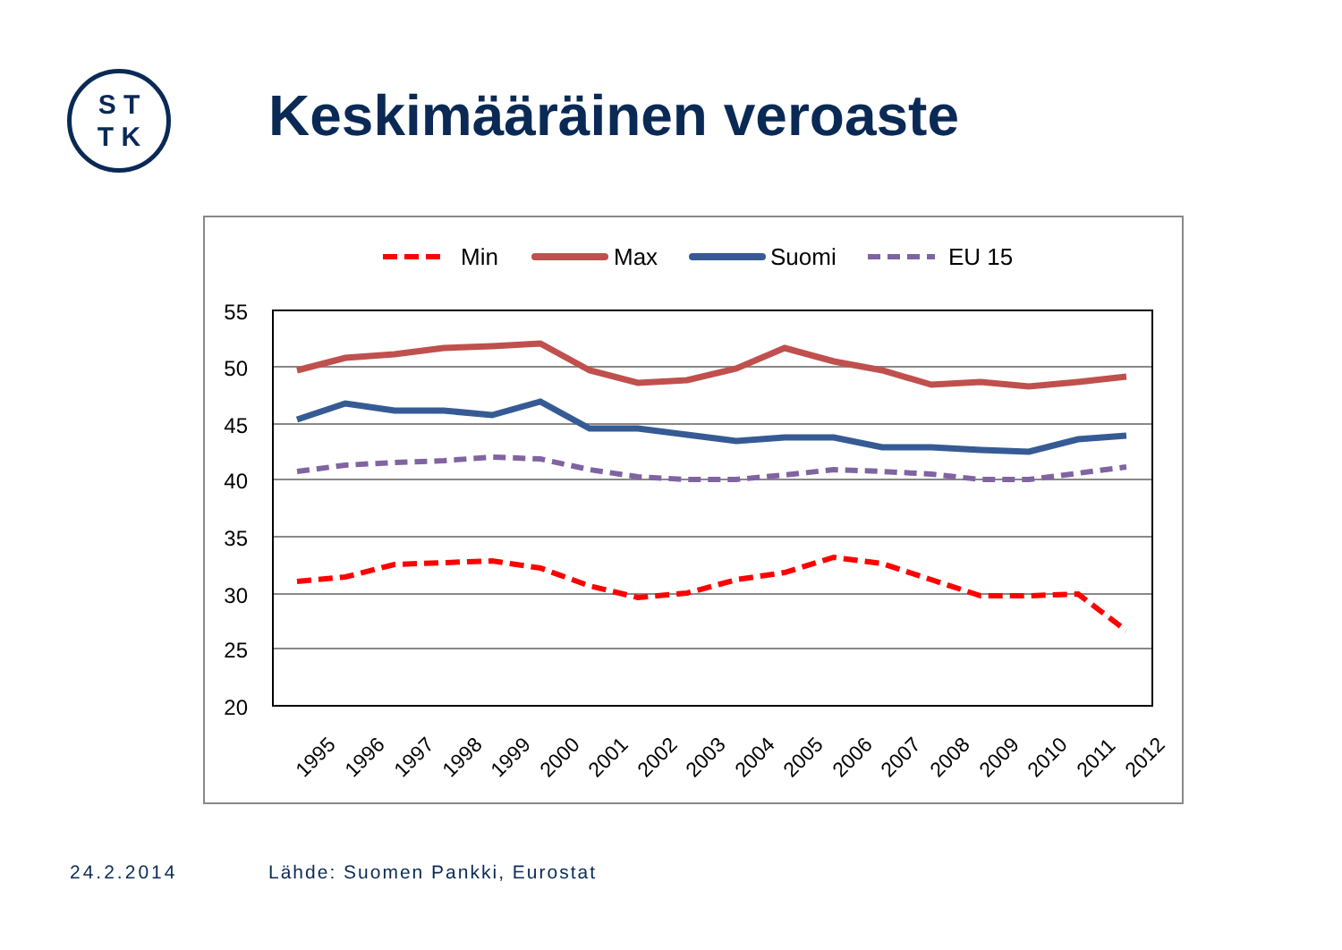S T
T K
Keskimääräinen veroaste
Min
Max
Suomi
EU 15
55
50
45
40
35
30
25
20
1995
1996
1997
1998
1999
2000
2001
2002
2003
2004
2005
2006
2007
2008
2009
2010
2011
2012
24.2.2014 Lähde: Suomen Pankki, Eurostat